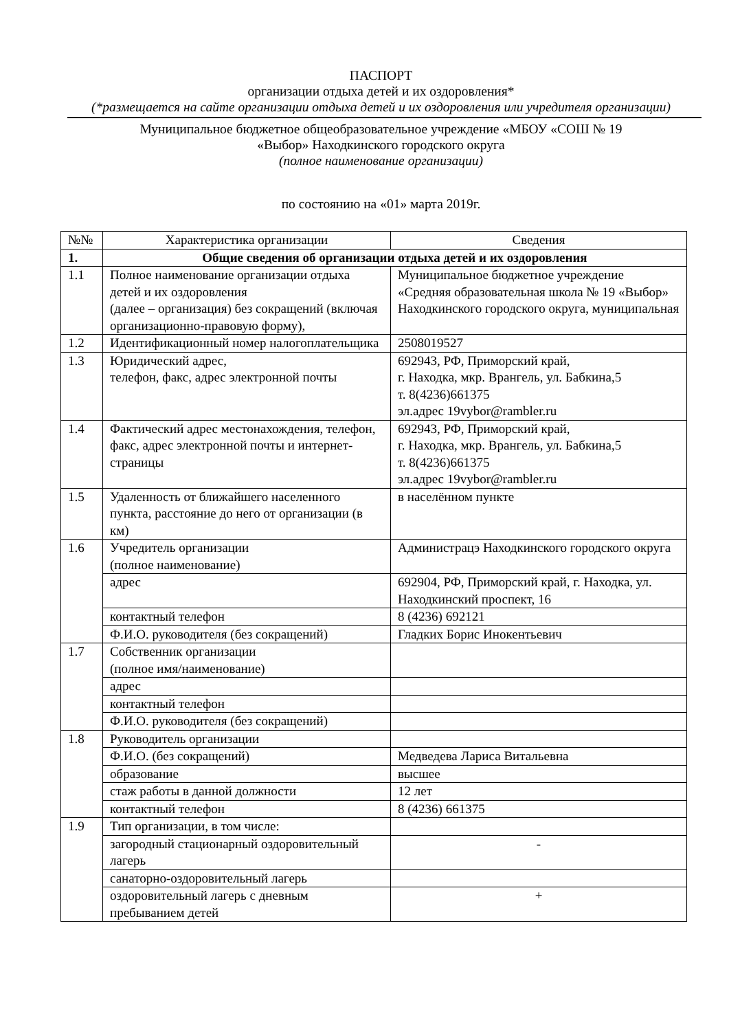ПАСПОРТ
организации отдыха детей и их оздоровления*
(*размещается на сайте организации отдыха детей и их оздоровления или учредителя организации)
Муниципальное бюджетное общеобразовательное учреждение «МБОУ «СОШ № 19
«Выбор» Находкинского городского округа
(полное наименование организации)
по состоянию на «01» марта 2019г.
| №№ | Характеристика организации | Сведения |
| 1. | Общие сведения об организации отдыха детей и их оздоровления | |
| 1.1 | Полное наименование организации отдыха детей и их оздоровления (далее – организация) без сокращений (включая организационно-правовую форму), | Муниципальное бюджетное учреждение «Средняя образовательная школа № 19 «Выбор» Находкинского городского округа, муниципальная |
| 1.2 | Идентификационный номер налогоплательщика | 2508019527 |
| 1.3 | Юридический адрес, телефон, факс, адрес электронной почты | 692943, РФ, Приморский край, г. Находка, мкр. Врангель, ул. Бабкина,5 т. 8(4236)661375 эл.адрес 19vybor@rambler.ru |
| 1.4 | Фактический адрес местонахождения, телефон, факс, адрес электронной почты и интернет-страницы | 692943, РФ, Приморский край, г. Находка, мкр. Врангель, ул. Бабкина,5 т. 8(4236)661375 эл.адрес 19vybor@rambler.ru |
| 1.5 | Удаленность от ближайшего населенного пункта, расстояние до него от организации (в км) | в населённом пункте |
| 1.6 | Учредитель организации (полное наименование) | Администрацэ Находкинского городского округа |
| | адрес | 692904, РФ, Приморский край, г. Находка, ул. Находкинский проспект, 16 |
| | контактный телефон | 8 (4236) 692121 |
| | Ф.И.О. руководителя (без сокращений) | Гладких Борис Инокентьевич |
| 1.7 | Собственник организации (полное имя/наименование) | |
| | адрес | |
| | контактный телефон | |
| | Ф.И.О. руководителя (без сокращений) | |
| 1.8 | Руководитель организации | |
| | Ф.И.О. (без сокращений) | Медведева Лариса Витальевна |
| | образование | высшее |
| | стаж работы в данной должности | 12 лет |
| | контактный телефон | 8 (4236) 661375 |
| 1.9 | Тип организации, в том числе: | |
| | загородный стационарный оздоровительный лагерь | - |
| | санаторно-оздоровительный лагерь | |
| | оздоровительный лагерь с дневным пребыванием детей | + |